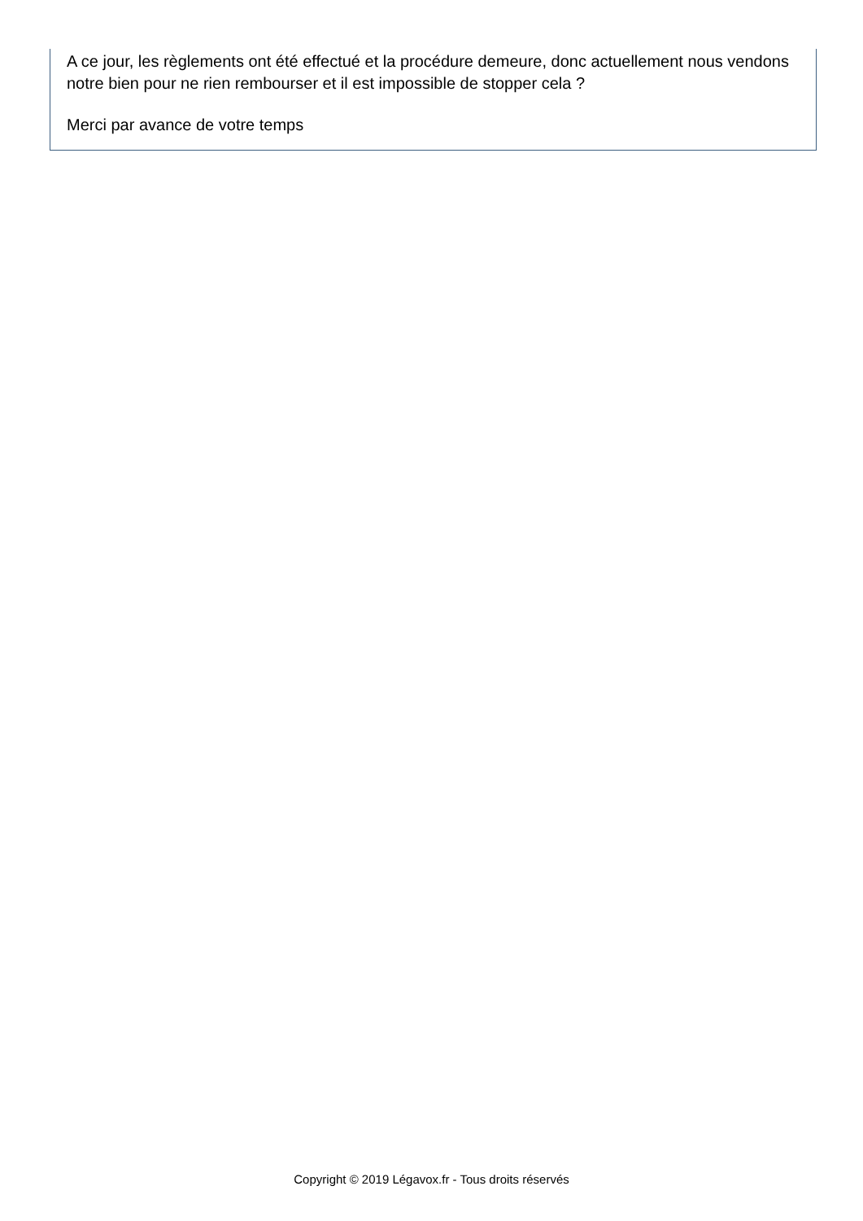A ce jour, les règlements ont été effectué et la procédure demeure, donc actuellement nous vendons notre bien pour ne rien rembourser et il est impossible de stopper cela ?
Merci par avance de votre temps
Copyright © 2019 Légavox.fr - Tous droits réservés